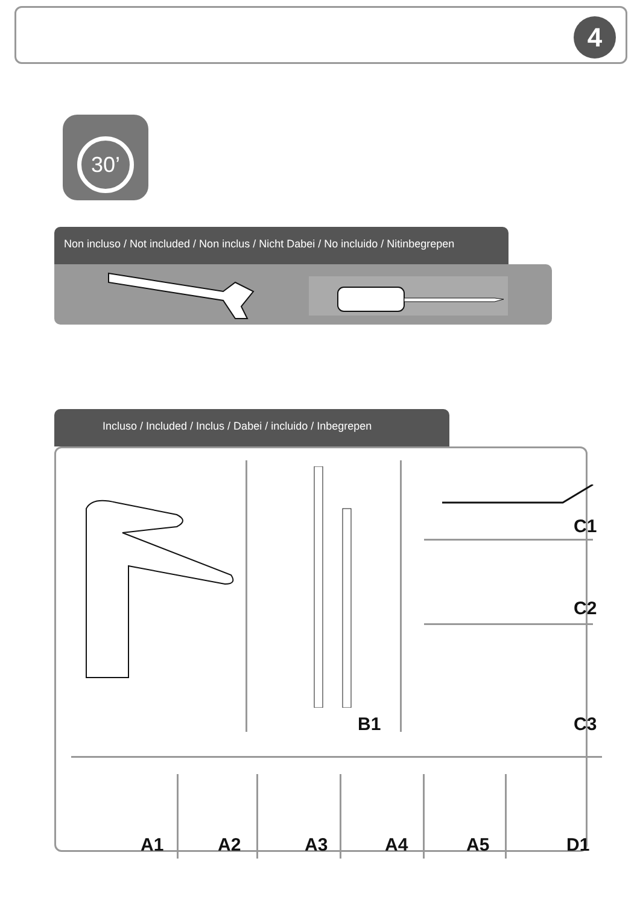4
30’
Non incluso / Not included / Non inclus / Nicht Dabei / No incluido / Nitinbegrepen
Incluso / Included / Inclus / Dabei / incluido / Inbegrepen
C1
C2
B1 C3
A1 A2 A3 A4 A5 D1